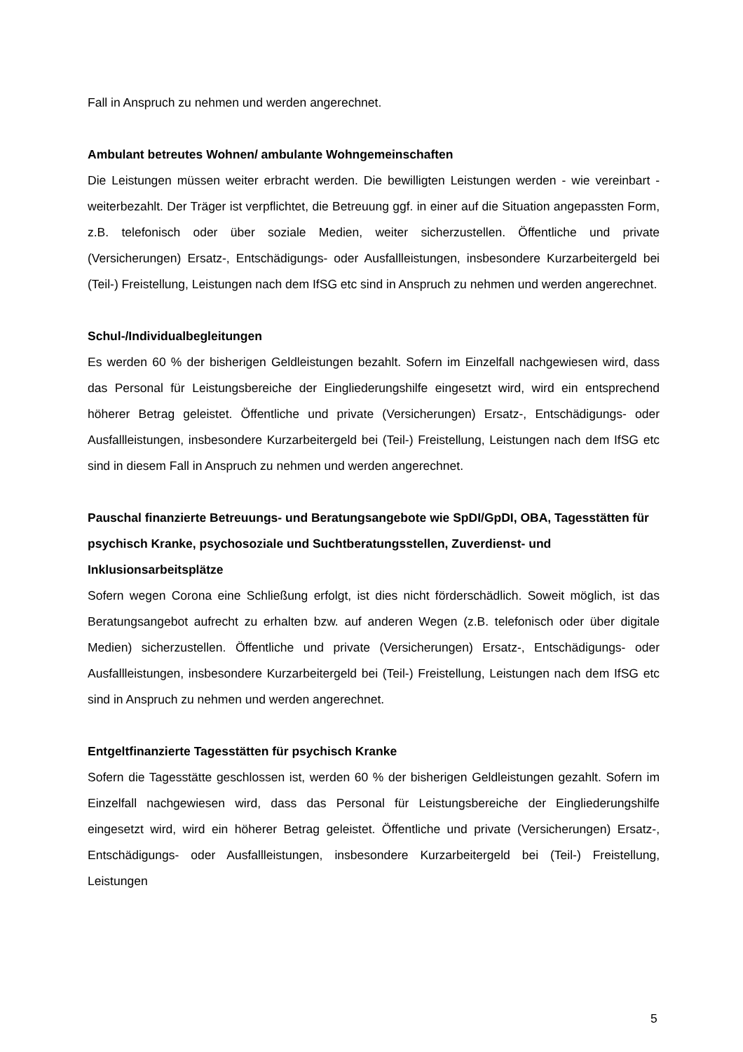Fall in Anspruch zu nehmen und werden angerechnet.
Ambulant betreutes Wohnen/ ambulante Wohngemeinschaften
Die Leistungen müssen weiter erbracht werden. Die bewilligten Leistungen werden - wie vereinbart - weiterbezahlt. Der Träger ist verpflichtet, die Betreuung ggf. in einer auf die Situation angepassten Form, z.B. telefonisch oder über soziale Medien, weiter sicherzustellen. Öffentliche und private (Versicherungen) Ersatz-, Entschädigungs- oder Ausfallleistungen, insbesondere Kurzarbeitergeld bei (Teil-) Freistellung, Leistungen nach dem IfSG etc sind in Anspruch zu nehmen und werden angerechnet.
Schul-/Individualbegleitungen
Es werden 60 % der bisherigen Geldleistungen bezahlt. Sofern im Einzelfall nachgewiesen wird, dass das Personal für Leistungsbereiche der Eingliederungshilfe eingesetzt wird, wird ein entsprechend höherer Betrag geleistet. Öffentliche und private (Versicherungen) Ersatz-, Entschädigungs- oder Ausfallleistungen, insbesondere Kurzarbeitergeld bei (Teil-) Freistellung, Leistungen nach dem IfSG etc sind in diesem Fall in Anspruch zu nehmen und werden angerechnet.
Pauschal finanzierte Betreuungs- und Beratungsangebote wie SpDI/GpDI, OBA, Tagesstätten für psychisch Kranke, psychosoziale und Suchtberatungsstellen, Zuverdienst- und Inklusionsarbeitsplätze
Sofern wegen Corona eine Schließung erfolgt, ist dies nicht förderschädlich. Soweit möglich, ist das Beratungsangebot aufrecht zu erhalten bzw. auf anderen Wegen (z.B. telefonisch oder über digitale Medien) sicherzustellen. Öffentliche und private (Versicherungen) Ersatz-, Entschädigungs- oder Ausfallleistungen, insbesondere Kurzarbeitergeld bei (Teil-) Freistellung, Leistungen nach dem IfSG etc sind in Anspruch zu nehmen und werden angerechnet.
Entgeltfinanzierte Tagesstätten für psychisch Kranke
Sofern die Tagesstätte geschlossen ist, werden 60 % der bisherigen Geldleistungen gezahlt. Sofern im Einzelfall nachgewiesen wird, dass das Personal für Leistungsbereiche der Eingliederungshilfe eingesetzt wird, wird ein höherer Betrag geleistet. Öffentliche und private (Versicherungen) Ersatz-, Entschädigungs- oder Ausfallleistungen, insbesondere Kurzarbeitergeld bei (Teil-) Freistellung, Leistungen
5